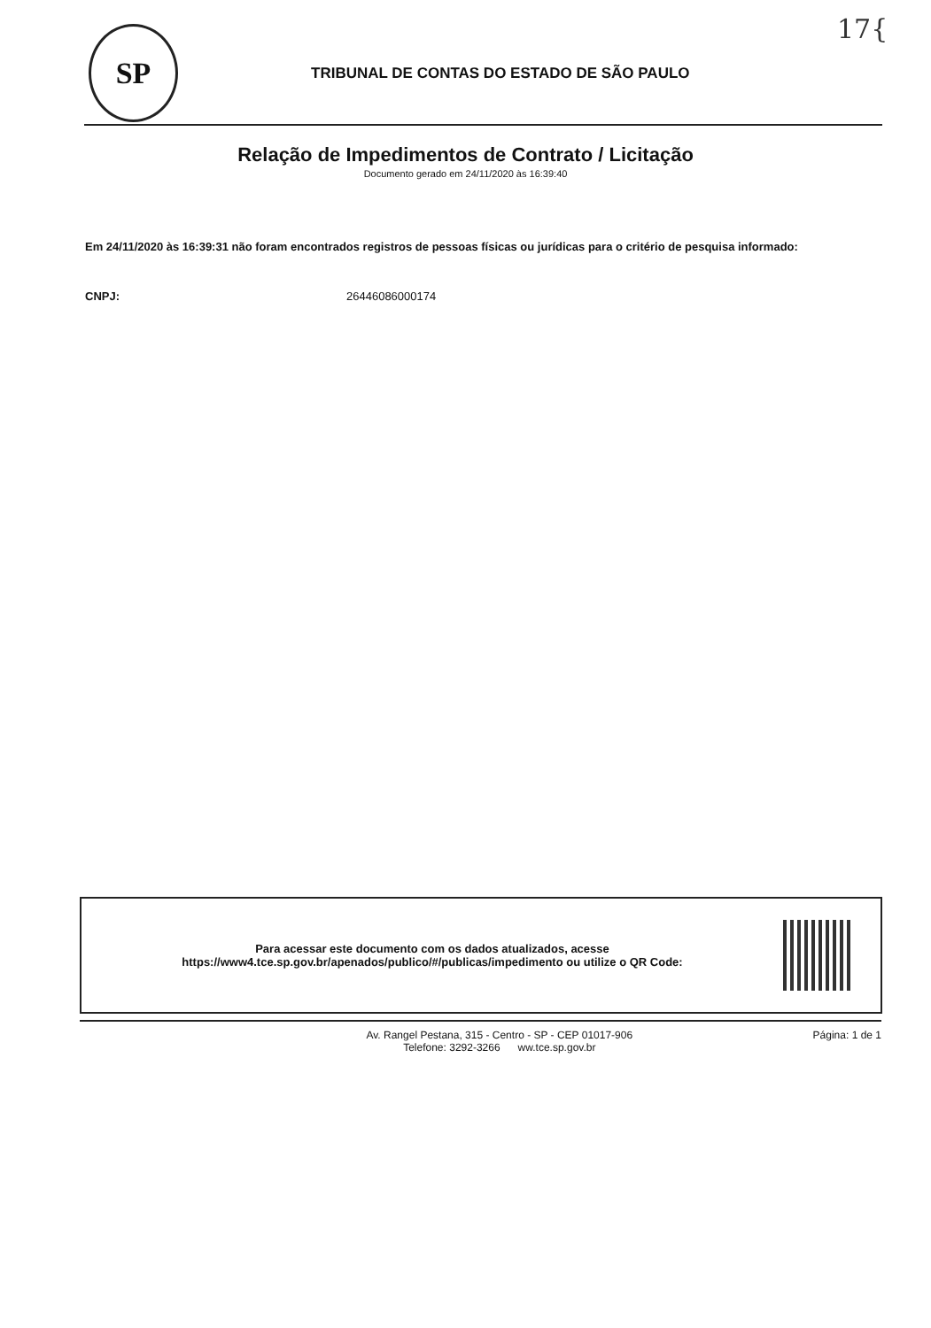17{
SP
TRIBUNAL DE CONTAS DO ESTADO DE SÃO PAULO
Relação de Impedimentos de Contrato / Licitação
Documento gerado em 24/11/2020 às 16:39:40
Em 24/11/2020 às 16:39:31 não foram encontrados registros de pessoas físicas ou jurídicas para o critério de pesquisa informado:
CNPJ: 26446086000174
Para acessar este documento com os dados atualizados, acesse
https://www4.tce.sp.gov.br/apenados/publico/#/publicas/impedimento ou utilize o QR Code:
Av. Rangel Pestana, 315 - Centro - SP - CEP 01017-906
Telefone: 3292-3266 ww.tce.sp.gov.br
Página: 1 de 1